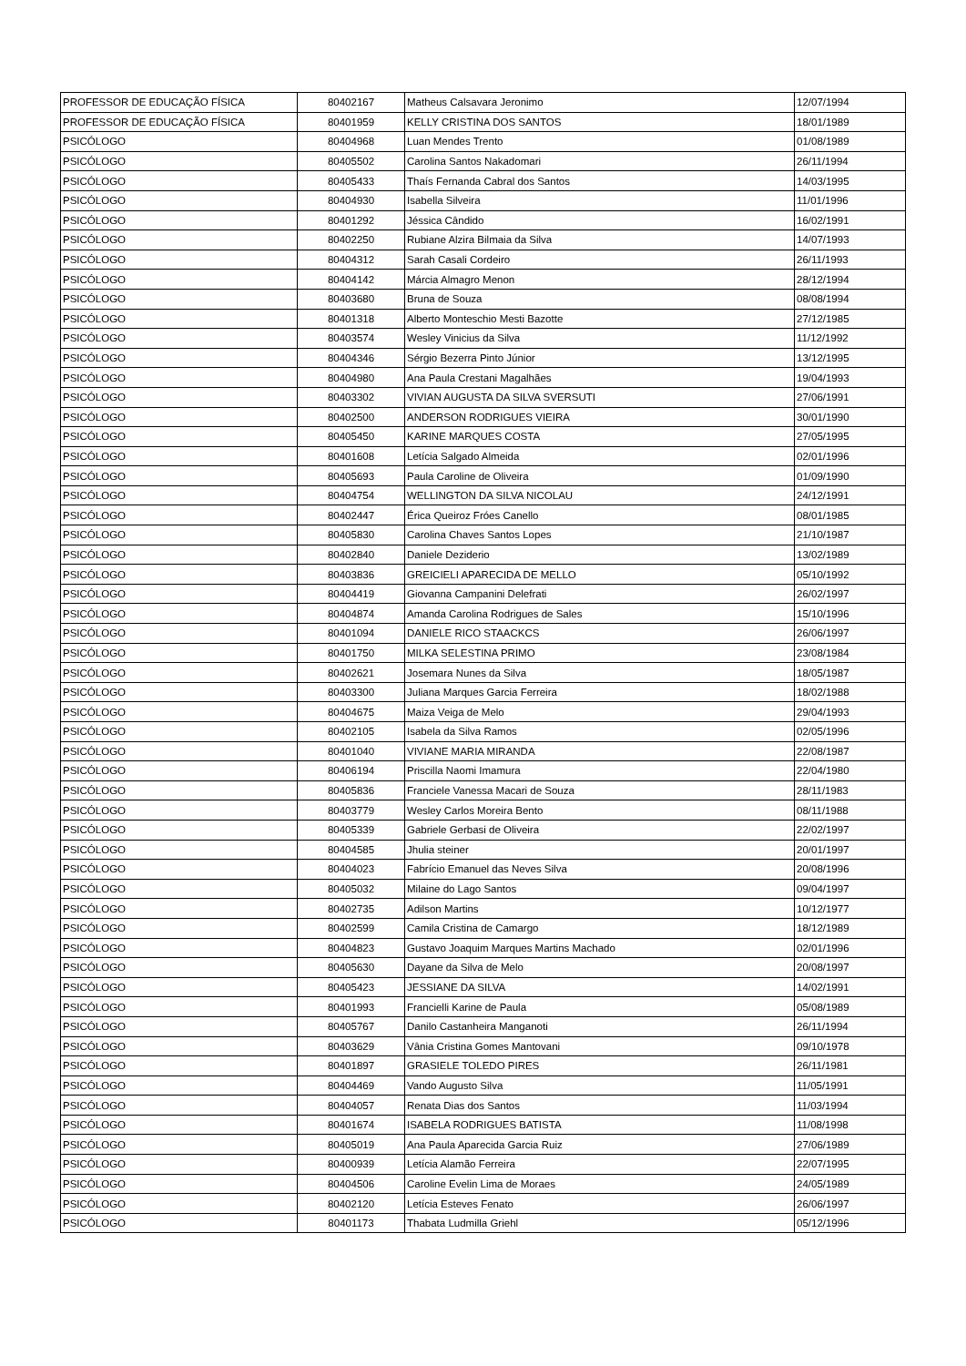| PROFESSOR DE EDUCAÇÃO FÍSICA | 80402167 | Matheus Calsavara Jeronimo | 12/07/1994 |
| PROFESSOR DE EDUCAÇÃO FÍSICA | 80401959 | KELLY CRISTINA DOS SANTOS | 18/01/1989 |
| PSICÓLOGO | 80404968 | Luan Mendes Trento | 01/08/1989 |
| PSICÓLOGO | 80405502 | Carolina Santos Nakadomari | 26/11/1994 |
| PSICÓLOGO | 80405433 | Thaís Fernanda Cabral dos Santos | 14/03/1995 |
| PSICÓLOGO | 80404930 | Isabella Silveira | 11/01/1996 |
| PSICÓLOGO | 80401292 | Jéssica Cândido | 16/02/1991 |
| PSICÓLOGO | 80402250 | Rubiane Alzira Bilmaia da Silva | 14/07/1993 |
| PSICÓLOGO | 80404312 | Sarah Casali Cordeiro | 26/11/1993 |
| PSICÓLOGO | 80404142 | Márcia Almagro Menon | 28/12/1994 |
| PSICÓLOGO | 80403680 | Bruna de Souza | 08/08/1994 |
| PSICÓLOGO | 80401318 | Alberto Monteschio Mesti Bazotte | 27/12/1985 |
| PSICÓLOGO | 80403574 | Wesley Vinicius da Silva | 11/12/1992 |
| PSICÓLOGO | 80404346 | Sérgio Bezerra Pinto Júnior | 13/12/1995 |
| PSICÓLOGO | 80404980 | Ana Paula Crestani Magalhães | 19/04/1993 |
| PSICÓLOGO | 80403302 | VIVIAN AUGUSTA DA SILVA SVERSUTI | 27/06/1991 |
| PSICÓLOGO | 80402500 | ANDERSON RODRIGUES VIEIRA | 30/01/1990 |
| PSICÓLOGO | 80405450 | KARINE MARQUES COSTA | 27/05/1995 |
| PSICÓLOGO | 80401608 | Letícia Salgado Almeida | 02/01/1996 |
| PSICÓLOGO | 80405693 | Paula Caroline de Oliveira | 01/09/1990 |
| PSICÓLOGO | 80404754 | WELLINGTON DA SILVA NICOLAU | 24/12/1991 |
| PSICÓLOGO | 80402447 | Érica Queiroz Fróes Canello | 08/01/1985 |
| PSICÓLOGO | 80405830 | Carolina Chaves Santos Lopes | 21/10/1987 |
| PSICÓLOGO | 80402840 | Daniele Deziderio | 13/02/1989 |
| PSICÓLOGO | 80403836 | GREICIELI APARECIDA DE MELLO | 05/10/1992 |
| PSICÓLOGO | 80404419 | Giovanna Campanini Delefrati | 26/02/1997 |
| PSICÓLOGO | 80404874 | Amanda Carolina Rodrigues de Sales | 15/10/1996 |
| PSICÓLOGO | 80401094 | DANIELE RICO STAACKCS | 26/06/1997 |
| PSICÓLOGO | 80401750 | MILKA SELESTINA PRIMO | 23/08/1984 |
| PSICÓLOGO | 80402621 | Josemara Nunes da Silva | 18/05/1987 |
| PSICÓLOGO | 80403300 | Juliana Marques Garcia Ferreira | 18/02/1988 |
| PSICÓLOGO | 80404675 | Maiza Veiga de Melo | 29/04/1993 |
| PSICÓLOGO | 80402105 | Isabela da Silva Ramos | 02/05/1996 |
| PSICÓLOGO | 80401040 | VIVIANE MARIA MIRANDA | 22/08/1987 |
| PSICÓLOGO | 80406194 | Priscilla Naomi Imamura | 22/04/1980 |
| PSICÓLOGO | 80405836 | Franciele Vanessa Macari de Souza | 28/11/1983 |
| PSICÓLOGO | 80403779 | Wesley Carlos Moreira Bento | 08/11/1988 |
| PSICÓLOGO | 80405339 | Gabriele Gerbasi de Oliveira | 22/02/1997 |
| PSICÓLOGO | 80404585 | Jhulia steiner | 20/01/1997 |
| PSICÓLOGO | 80404023 | Fabrício Emanuel das Neves Silva | 20/08/1996 |
| PSICÓLOGO | 80405032 | Milaine do Lago Santos | 09/04/1997 |
| PSICÓLOGO | 80402735 | Adilson Martins | 10/12/1977 |
| PSICÓLOGO | 80402599 | Camila Cristina de Camargo | 18/12/1989 |
| PSICÓLOGO | 80404823 | Gustavo Joaquim Marques Martins Machado | 02/01/1996 |
| PSICÓLOGO | 80405630 | Dayane da Silva de Melo | 20/08/1997 |
| PSICÓLOGO | 80405423 | JESSIANE DA SILVA | 14/02/1991 |
| PSICÓLOGO | 80401993 | Francielli Karine de Paula | 05/08/1989 |
| PSICÓLOGO | 80405767 | Danilo Castanheira Manganoti | 26/11/1994 |
| PSICÓLOGO | 80403629 | Vânia Cristina Gomes Mantovani | 09/10/1978 |
| PSICÓLOGO | 80401897 | GRASIELE TOLEDO PIRES | 26/11/1981 |
| PSICÓLOGO | 80404469 | Vando Augusto Silva | 11/05/1991 |
| PSICÓLOGO | 80404057 | Renata Dias dos Santos | 11/03/1994 |
| PSICÓLOGO | 80401674 | ISABELA RODRIGUES BATISTA | 11/08/1998 |
| PSICÓLOGO | 80405019 | Ana Paula Aparecida Garcia Ruiz | 27/06/1989 |
| PSICÓLOGO | 80400939 | Letícia Alamão Ferreira | 22/07/1995 |
| PSICÓLOGO | 80404506 | Caroline Evelin Lima de Moraes | 24/05/1989 |
| PSICÓLOGO | 80402120 | Letícia Esteves Fenato | 26/06/1997 |
| PSICÓLOGO | 80401173 | Thabata Ludmilla Griehl | 05/12/1996 |